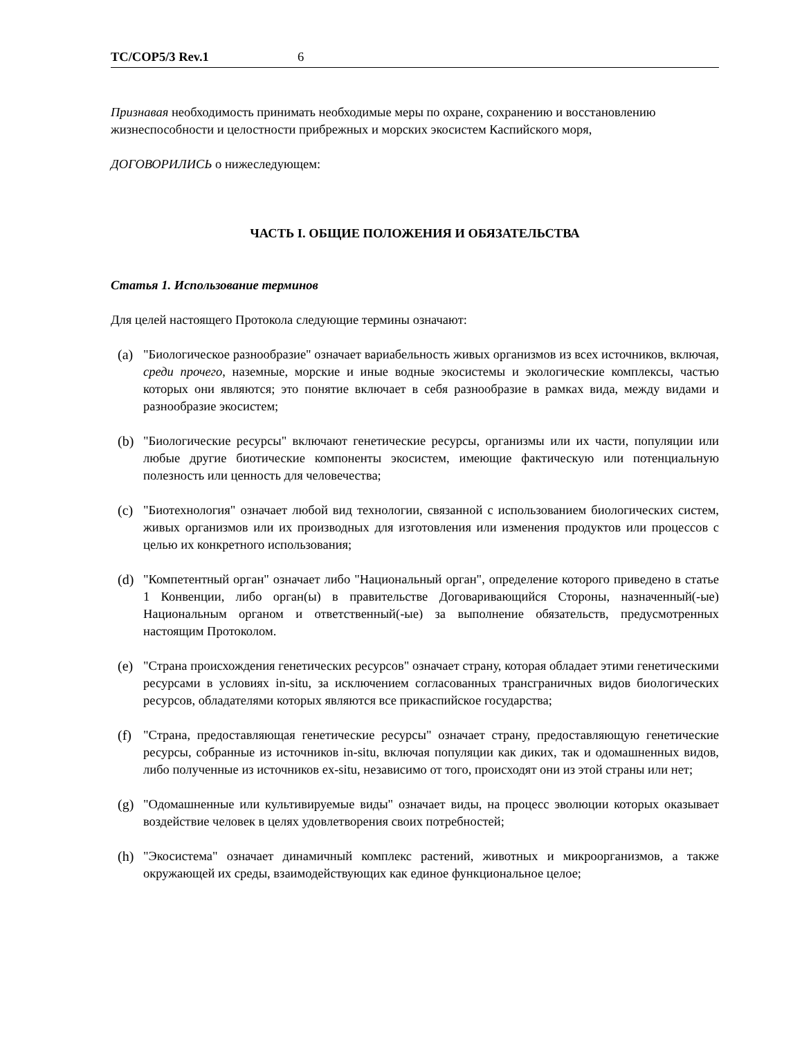TC/COP5/3 Rev.1 6
Признавая необходимость принимать необходимые меры по охране, сохранению и восстановлению жизнеспособности и целостности прибрежных и морских экосистем Каспийского моря,
ДОГОВОРИЛИСЬ о нижеследующем:
ЧАСТЬ I. ОБЩИЕ ПОЛОЖЕНИЯ И ОБЯЗАТЕЛЬСТВА
Статья 1. Использование терминов
Для целей настоящего Протокола следующие термины означают:
(a) "Биологическое разнообразие" означает вариабельность живых организмов из всех источников, включая, среди прочего, наземные, морские и иные водные экосистемы и экологические комплексы, частью которых они являются; это понятие включает в себя разнообразие в рамках вида, между видами и разнообразие экосистем;
(b) "Биологические ресурсы" включают генетические ресурсы, организмы или их части, популяции или любые другие биотические компоненты экосистем, имеющие фактическую или потенциальную полезность или ценность для человечества;
(c) "Биотехнология" означает любой вид технологии, связанной с использованием биологических систем, живых организмов или их производных для изготовления или изменения продуктов или процессов с целью их конкретного использования;
(d) "Компетентный орган" означает либо "Национальный орган", определение которого приведено в статье 1 Конвенции, либо орган(ы) в правительстве Договаривающийся Стороны, назначенный(-ые) Национальным органом и ответственный(-ые) за выполнение обязательств, предусмотренных настоящим Протоколом.
(e) "Страна происхождения генетических ресурсов" означает страну, которая обладает этими генетическими ресурсами в условиях in-situ, за исключением согласованных трансграничных видов биологических ресурсов, обладателями которых являются все прикаспийское государства;
(f) "Страна, предоставляющая генетические ресурсы" означает страну, предоставляющую генетические ресурсы, собранные из источников in-situ, включая популяции как диких, так и одомашненных видов, либо полученные из источников ex-situ, независимо от того, происходят они из этой страны или нет;
(g) "Одомашненные или культивируемые виды" означает виды, на процесс эволюции которых оказывает воздействие человек в целях удовлетворения своих потребностей;
(h) "Экосистема" означает динамичный комплекс растений, животных и микроорганизмов, а также окружающей их среды, взаимодействующих как единое функциональное целое;